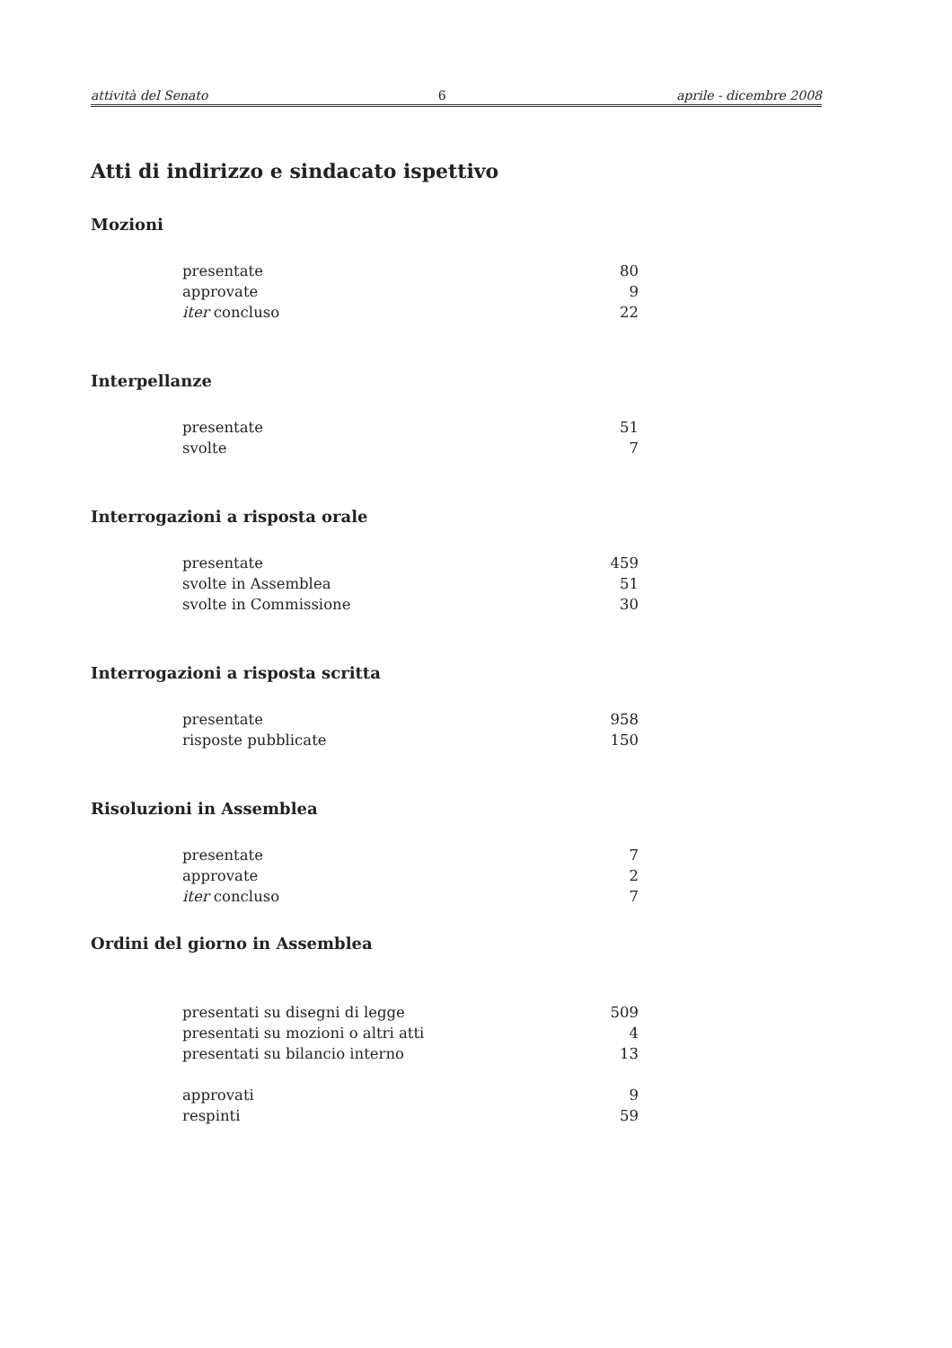attività del Senato 6 aprile - dicembre 2008
Atti di indirizzo e sindacato ispettivo
Mozioni
| presentate | 80 |
| approvate | 9 |
| iter concluso | 22 |
Interpellanze
| presentate | 51 |
| svolte | 7 |
Interrogazioni a risposta orale
| presentate | 459 |
| svolte in Assemblea | 51 |
| svolte in Commissione | 30 |
Interrogazioni a risposta scritta
| presentate | 958 |
| risposte pubblicate | 150 |
Risoluzioni in Assemblea
| presentate | 7 |
| approvate | 2 |
| iter concluso | 7 |
Ordini del giorno in Assemblea
| presentati su disegni di legge | 509 |
| presentati su mozioni o altri atti | 4 |
| presentati su bilancio interno | 13 |
| approvati | 9 |
| respinti | 59 |